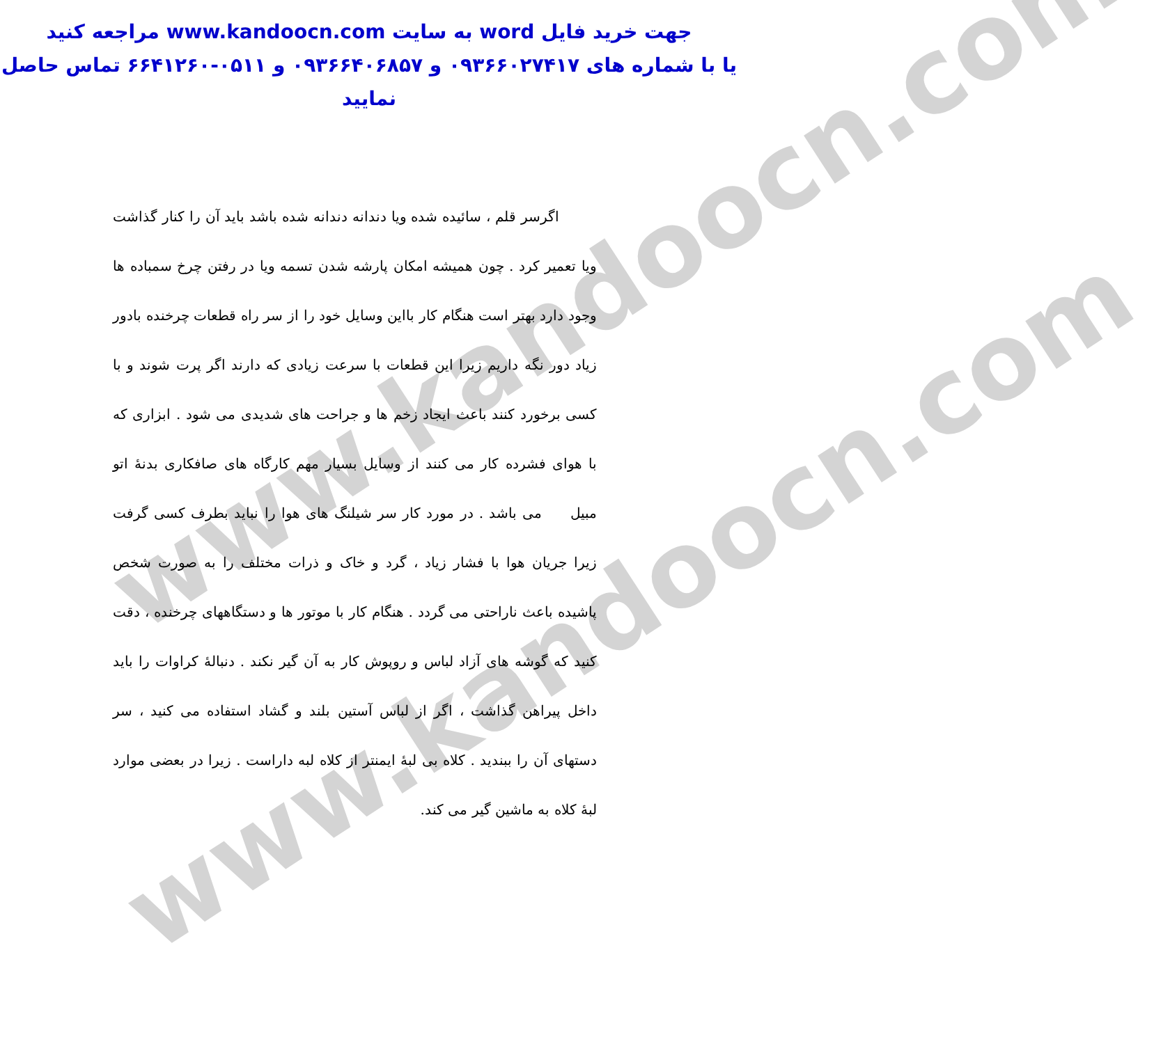www.kandoocn.com
www.kandoocn.com
جهت خرید فایل word به سایت www.kandoocn.com مراجعه کنید
یا با شماره های ۰۹۳۶۶۰۲۷۴۱۷ و ۰۹۳۶۶۴۰۶۸۵۷ و ۰۵۱۱-۶۶۴۱۲۶۰ تماس حاصل نمایید
اگرسر قلم ، سائیده شده ویا دندانه دندانه شده باشد باید آن را کنار گذاشت ویا تعمیر کرد . چون همیشه امکان پارشه شدن تسمه ویا در رفتن چرخ سمباده ها وجود دارد بهتر است هنگام کار بااین وسایل خود را از سر راه قطعات چرخنده بادور زیاد دور نگه داریم زیرا این قطعات با سرعت زیادی که دارند اگر پرت شوند و با کسی برخورد کنند باعث ایجاد زخم ها و جراحت های شدیدی می شود . ابزاری که با هوای فشرده کار می کنند از وسایل بسیار مهم کارگاه های صافکاری بدنهٔ اتو مبیل می باشد . در مورد کار سر شیلنگ های هوا را نباید بطرف کسی گرفت زیرا جریان هوا با فشار زیاد ، گرد و خاک و ذرات مختلف را به صورت شخص پاشیده باعث ناراحتی می گردد . هنگام کار با موتور ها و دستگاههای چرخنده ، دقت کنید که گوشه های آزاد لباس و روپوش کار به آن گیر نکند . دنبالهٔ کراوات را باید داخل پیراهن گذاشت ، اگر از لباس آستین بلند و گشاد استفاده می کنید ، سر دستهای آن را ببندید . کلاه بی لبهٔ ایمنتر از کلاه لبه داراست . زیرا در بعضی موارد لبهٔ کلاه به ماشین گیر می کند.